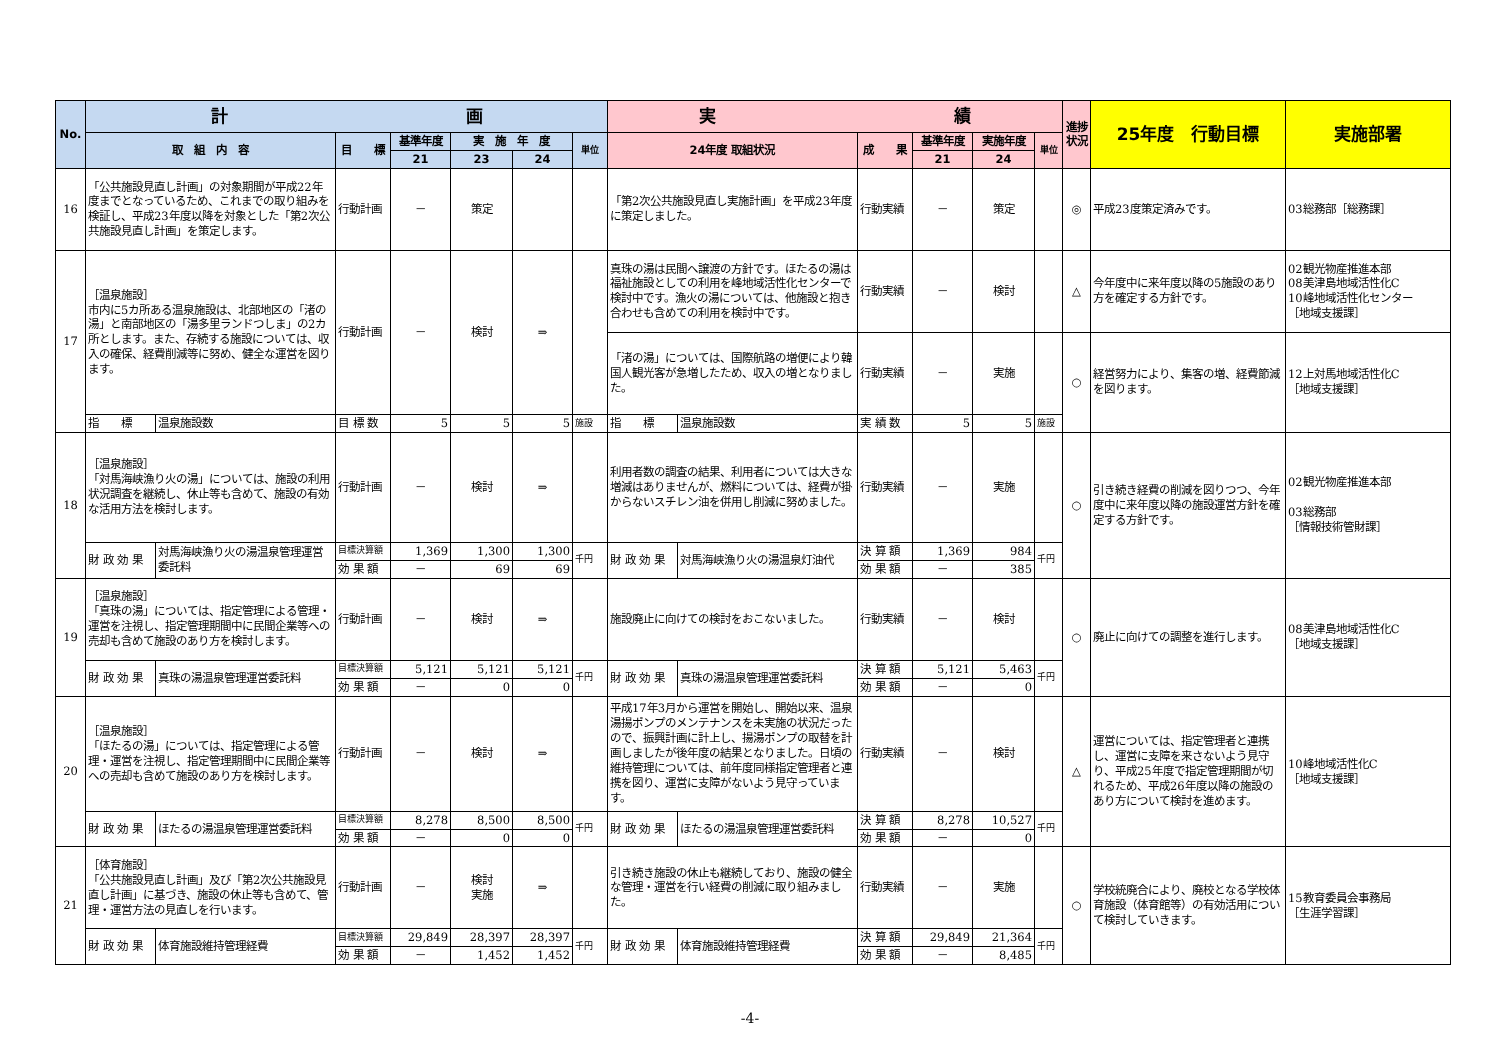| No. | 計 画 | | | | | | | 実 績 | | | | | | 進捗状況 | 25年度 行動目標 | 実施部署 |
| --- | --- | --- | --- | --- | --- | --- | --- | --- | --- | --- | --- | --- | --- | --- | --- | --- |
| | 取 組 内 容 | | 目 標 | 基準年度 | 実 施 年 度 | | 単位 | 24年度 取組状況 | | 成 果 | 基準年度 | 実施年度 | 単位 | | | |
| | | | | 21 | 23 | 24 | | | | | 21 | 24 | | | | |
| 16 | 「公共施設見直し計画」の対象期間が平成22年度までとなっているため、これまでの取り組みを検証し、平成23年度以降を対象とした「第2次公共施設見直し計画」を策定します。 | | 行動計画 | － | 策定 | | | 「第2次公共施設見直し実施計画」を平成23年度に策定しました。 | | 行動実績 | － | 策定 | | ◎ | 平成23度策定済みです。 | 03総務部［総務課］ |
| 17 | ［温泉施設］ 市内に5カ所ある温泉施設は、北部地区の「渚の湯」と南部地区の「湯多里ランドつしま」の2カ所とします。また、存続する施設については、収入の確保、経費削減等に努め、健全な運営を図ります。 | | 行動計画 | － | 検討 | ⇒ | | 真珠の湯は民間へ譲渡の方針です。ほたるの湯は福祉施設としての利用を峰地域活性化センターで検討中です。漁火の湯については、他施設と抱き合わせも含めての利用を検討中です。 | | 行動実績 | － | 検討 | | △ | 今年度中に来年度以降の5施設のあり方を確定する方針です。 | 02観光物産推進本部 08美津島地域活性化C 10峰地域活性化センター ［地域支援課］ |
| | | | | | | | | 「渚の湯」については、国際航路の増便により韓国人観光客が急増したため、収入の増となりました。 | | 行動実績 | － | 実施 | | ○ | 経営努力により、集客の増、経費節減を図ります。 | 12上対馬地域活性化C ［地域支援課］ |
| | 指 標 | 温泉施設数 | 目 標 数 | 5 | 5 | 5 | 施設 | 指 標 | 温泉施設数 | 実 績 数 | 5 | 5 | 施設 | | | |
| 18 | ［温泉施設］ 「対馬海峡漁り火の湯」については、施設の利用状況調査を継続し、休止等も含めて、施設の有効な活用方法を検討します。 | | 行動計画 | － | 検討 | ⇒ | | 利用者数の調査の結果、利用者については大きな増減はありませんが、燃料については、経費が掛からないスチレン油を併用し削減に努めました。 | | 行動実績 | － | 実施 | | ○ | 引き続き経費の削減を図りつつ、今年度中に来年度以降の施設運営方針を確定する方針です。 | 02観光物産推進本部 03総務部 ［情報技術管財課］ |
| | 財 政 効 果 | 対馬海峡漁り火の湯温泉管理運営委託料 | 目標決算額 | 1,369 | 1,300 | 1,300 | 千円 | 財 政 効 果 | 対馬海峡漁り火の湯温泉灯油代 | 決 算 額 | 1,369 | 984 | 千円 | | | |
| | | | 効 果 額 | － | 69 | 69 | | | | 効 果 額 | － | 385 | | | | |
| 19 | ［温泉施設］ 「真珠の湯」については、指定管理による管理・運営を注視し、指定管理期間中に民間企業等への売却も含めて施設のあり方を検討します。 | | 行動計画 | － | 検討 | ⇒ | | 施設廃止に向けての検討をおこないました。 | | 行動実績 | － | 検討 | | ○ | 廃止に向けての調整を進行します。 | 08美津島地域活性化C ［地域支援課］ |
| | 財 政 効 果 | 真珠の湯温泉管理運営委託料 | 目標決算額 | 5,121 | 5,121 | 5,121 | 千円 | 財 政 効 果 | 真珠の湯温泉管理運営委託料 | 決 算 額 | 5,121 | 5,463 | 千円 | | | |
| | | | 効 果 額 | － | 0 | 0 | | | | 効 果 額 | － | 0 | | | | |
| 20 | ［温泉施設］ 「ほたるの湯」については、指定管理による管理・運営を注視し、指定管理期間中に民間企業等への売却も含めて施設のあり方を検討します。 | | 行動計画 | － | 検討 | ⇒ | | 平成17年3月から運営を開始し、開始以来、温泉湯揚ポンプのメンテナンスを未実施の状況だったので、振興計画に計上し、揚湯ポンプの取替を計画しましたが後年度の結果となりました。日頃の維持管理については、前年度同様指定管理者と連携を図り、運営に支障がないよう見守っています。 | | 行動実績 | － | 検討 | | △ | 運営については、指定管理者と連携し、運営に支障を来さないよう見守り、平成25年度で指定管理期間が切れるため、平成26年度以降の施設のあり方について検討を進めます。 | 10峰地域活性化C ［地域支援課］ |
| | 財 政 効 果 | ほたるの湯温泉管理運営委託料 | 目標決算額 | 8,278 | 8,500 | 8,500 | 千円 | 財 政 効 果 | ほたるの湯温泉管理運営委託料 | 決 算 額 | 8,278 | 10,527 | 千円 | | | |
| | | | 効 果 額 | － | 0 | 0 | | | | 効 果 額 | － | 0 | | | | |
| 21 | ［体育施設］ 「公共施設見直し計画」及び「第2次公共施設見直し計画」に基づき、施設の休止等も含めて、管理・運営方法の見直しを行います。 | | 行動計画 | － | 検討 実施 | ⇒ | | 引き続き施設の休止も継続しており、施設の健全な管理・運営を行い経費の削減に取り組みました。 | | 行動実績 | － | 実施 | | ○ | 学校統廃合により、廃校となる学校体育施設（体育館等）の有効活用について検討していきます。 | 15教育委員会事務局 ［生涯学習課］ |
| | 財 政 効 果 | 体育施設維持管理経費 | 目標決算額 | 29,849 | 28,397 | 28,397 | 千円 | 財 政 効 果 | 体育施設維持管理経費 | 決 算 額 | 29,849 | 21,364 | 千円 | | | |
| | | | 効 果 額 | － | 1,452 | 1,452 | | | | 効 果 額 | － | 8,485 | | | | |
-4-